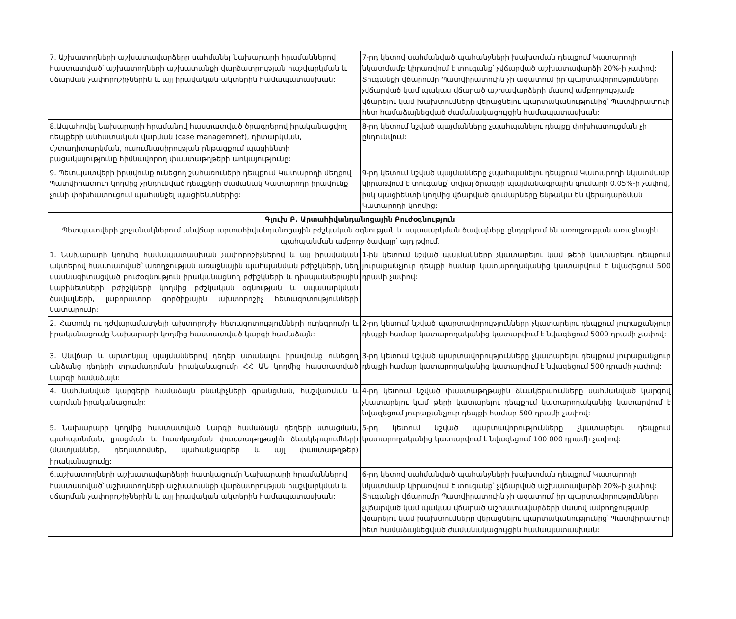| 7. Աշխատողների աշխատավարձերը սահմանել Նախարարի հրամաններով հաստատված՝ աշխատողների աշխատանքի վարձատրության հաշվարկման և վճարման չափորոշիչներին և այլ իրավական ակտերին համապատասխան: | 7-րդ կետով սահմանված պահանջների խախտման դեպքում Կատարողի նկատմամբ կիրառվում է տուգանք՝ չվճարված աշխատավարձի 20%-ի չափով: Տուգանքի վճարումը Պատվիրատուին չի ազատում իր պարտավորությունները չվճարված կամ պակաս վճարած աշխավարձերի մասով ամբողջությամբ վճարելու կամ խախտումները վերացնելու պարտականությունից՝ Պատվիրատուի հետ համաձայնեցված ժամանակացույցին համապատասխան: |
| 8.Ապահովել Նախարարի հրամանով հաստատված ծրագրերով իրականացվող դեպքերի անհատական վարման (case managemnet), դիտարկման, մշտադիտարկման, ուսումնասիրության ընթացքում պացիենտի բացակայությունը հիմնավորող փաստաթղթերի առկայությունը: | 8-րդ կետում նշված պայմանները չպահպանելու դեպքը փոխհատուցման չի ընդունվում: |
| 9. Պետպատվերի իրավունք ունեցող շահառուների դեպքում Կատարողի մեղքով Պատվիրատուի կողմից չընդունված դեպքերի ժամանակ Կատարողը իրավունք չունի փոխհատուցում պահանջել պացիենտներից: | 9-րդ կետում նշված պայմանները չպահպանելու դեպքում Կատարողի նկատմամբ կիրառվում է տուգանք՝ տվյալ ծրագրի պայմանագրային գումարի 0.05%-ի չափով, իսկ պացիենտի կողմից վճարված գումարները ենթակա են վերադարձման Կատարողի կողմից: |
| Գլուխ Բ. Արտահիվանդանոցային Բուժօգնություն Պետպատվերի շրջանակներում անվճար արտահիվանդանոցային բժշկական օգնության և սպասարկման ծավալները ընդգրկում են առողջության առաջնային պահպանման ամբողջ ծավալը՝ այդ թվում. | |
| 1. Նախարարի կողմից համապատասխան չափորոշիչներով և այլ իրավական ակտերով հաստատված՝ առողջության առաջնային պահպանման բժիշկների, նեղ մասնագիտացված բուժօգնություն իրականացնող բժիշկների և դիսպանսերային կաբինետների բժիշկների կողմից բժշկական օգնության և սպասարկման ծավալների, լաբորատոր գործիքային ախտորոշիչ հետազոտությունների կատարումը: | 1-ին կետում նշված պայմանները չկատարելու կամ թերի կատարելու դեպքում յուրաքանչյուր դեպքի համար կատարողականից կատարվում է նվազեցում 500 դրամի չափով: |
| 2. Հատուկ ու դժվարամատչելի ախտորոշիչ հետազոտությունների ուղեգրումը և իրականացումը Նախարարի կողմից հաստատված կարգի համաձայն: | 2-րդ կետում նշված պարտավորությունները չկատարելու դեպքում յուրաքանչյուր դեպքի համար կատարողականից կատարվում է նվազեցում 5000 դրամի չափով: |
| 3. Անվճար և արտոնյալ պայմաններով դեղեր ստանալու իրավունք ունեցող անձանց դեղերի տրամադրման իրականացումը ՀՀ ԱՆ կողմից հաստատված կարգի համաձայն: | 3-րդ կետում նշված պարտավորությունները չկատարելու դեպքում յուրաքանչյուր դեպքի համար կատարողականից կատարվում է նվազեցում 500 դրամի չափով: |
| 4. Սահմանված կարգերի համաձայն բնակիչների գրանցման, հաշվառման և վարման իրականացումը: | 4-րդ կետում նշված փաստաթղթային ձևակերպումները սահմանված կարգով չկատարելու կամ թերի կատարելու դեպքում կատարողականից կատարվում է նվազեցում յուրաքանչյուր դեպքի համար 500 դրամի չափով: |
| 5. Նախարարի կողմից հաստատված կարգի համաձայն դեղերի ստացման, պահպանման, լրացման և հատկացման փաստաթղթային ձևակերպումների (մատյաններ, դեղատոմսեր, պահանջագրեր և այլ փաստաթղթեր) իրականացումը: | 5-րդ կետում նշված պարտավորությունները չկատարելու դեպքում կատարողականից կատարվում է նվազեցում 100 000 դրամի չափով: |
| 6.աշխատողների աշխատավարձերի հատկացումը Նախարարի հրամաններով հաստատված՝ աշխատողների աշխատանքի վարձատրության հաշվարկման և վճարման չափորոշիչներին և այլ իրավական ակտերին համապատասխան: | 6-րդ կետով սահմանված պահանջների խախտման դեպքում Կատարողի նկատմամբ կիրառվում է տուգանք՝ չվճարված աշխատավարձի 20%-ի չափով: Տուգանքի վճարումը Պատվիրատուին չի ազատում իր պարտավորությունները չվճարված կամ պակաս վճարած աշխատավարձերի մասով ամբողջությամբ վճարելու կամ խախտումները վերացնելու պարտականությունից՝ Պատվիրատուի հետ համաձայնեցված ժամանակացույցին համապատասխան: |